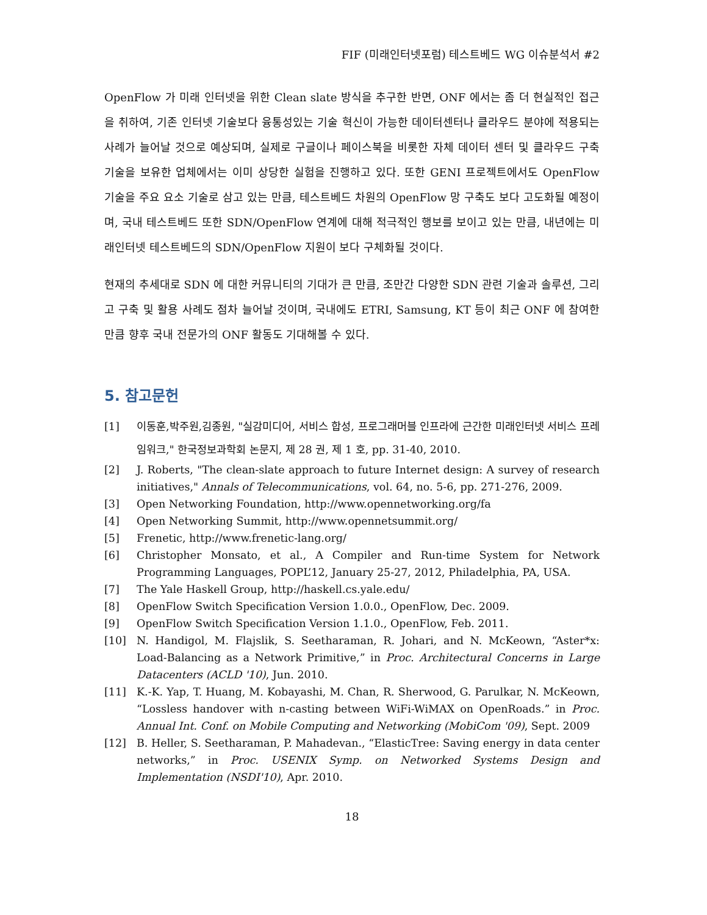FIF (미래인터넷포럼) 테스트베드 WG 이슈분석서 #2
OpenFlow 가 미래 인터넷을 위한 Clean slate 방식을 추구한 반면, ONF 에서는 좀 더 현실적인 접근을 취하여, 기존 인터넷 기술보다 융통성있는 기술 혁신이 가능한 데이터센터나 클라우드 분야에 적용되는 사례가 늘어날 것으로 예상되며, 실제로 구글이나 페이스북을 비롯한 자체 데이터 센터 및 클라우드 구축 기술을 보유한 업체에서는 이미 상당한 실험을 진행하고 있다. 또한 GENI 프로젝트에서도 OpenFlow 기술을 주요 요소 기술로 삼고 있는 만큼, 테스트베드 차원의 OpenFlow 망 구축도 보다 고도화될 예정이며, 국내 테스트베드 또한 SDN/OpenFlow 연계에 대해 적극적인 행보를 보이고 있는 만큼, 내년에는 미래인터넷 테스트베드의 SDN/OpenFlow 지원이 보다 구체화될 것이다.
현재의 추세대로 SDN 에 대한 커뮤니티의 기대가 큰 만큼, 조만간 다양한 SDN 관련 기술과 솔루션, 그리고 구축 및 활용 사례도 점차 늘어날 것이며, 국내에도 ETRI, Samsung, KT 등이 최근 ONF 에 참여한 만큼 향후 국내 전문가의 ONF 활동도 기대해볼 수 있다.
5. 참고문헌
[1] 이동훈,박주원,김종원, "실감미디어, 서비스 합성, 프로그래머블 인프라에 근간한 미래인터넷 서비스 프레임워크," 한국정보과학회 논문지, 제 28 권, 제 1 호, pp. 31-40, 2010.
[2] J. Roberts, "The clean-slate approach to future Internet design: A survey of research initiatives," Annals of Telecommunications, vol. 64, no. 5-6, pp. 271-276, 2009.
[3] Open Networking Foundation, http://www.opennetworking.org/fa
[4] Open Networking Summit, http://www.opennetsummit.org/
[5] Frenetic, http://www.frenetic-lang.org/
[6] Christopher Monsato, et al., A Compiler and Run-time System for Network Programming Languages, POPL’12, January 25-27, 2012, Philadelphia, PA, USA.
[7] The Yale Haskell Group, http://haskell.cs.yale.edu/
[8] OpenFlow Switch Specification Version 1.0.0., OpenFlow, Dec. 2009.
[9] OpenFlow Switch Specification Version 1.1.0., OpenFlow, Feb. 2011.
[10] N. Handigol, M. Flajslik, S. Seetharaman, R. Johari, and N. McKeown, “Aster*x: Load-Balancing as a Network Primitive,” in Proc. Architectural Concerns in Large Datacenters (ACLD '10), Jun. 2010.
[11] K.-K. Yap, T. Huang, M. Kobayashi, M. Chan, R. Sherwood, G. Parulkar, N. McKeown, “Lossless handover with n-casting between WiFi-WiMAX on OpenRoads.” in Proc. Annual Int. Conf. on Mobile Computing and Networking (MobiCom '09), Sept. 2009
[12] B. Heller, S. Seetharaman, P. Mahadevan., “ElasticTree: Saving energy in data center networks,” in Proc. USENIX Symp. on Networked Systems Design and Implementation (NSDI'10), Apr. 2010.
18